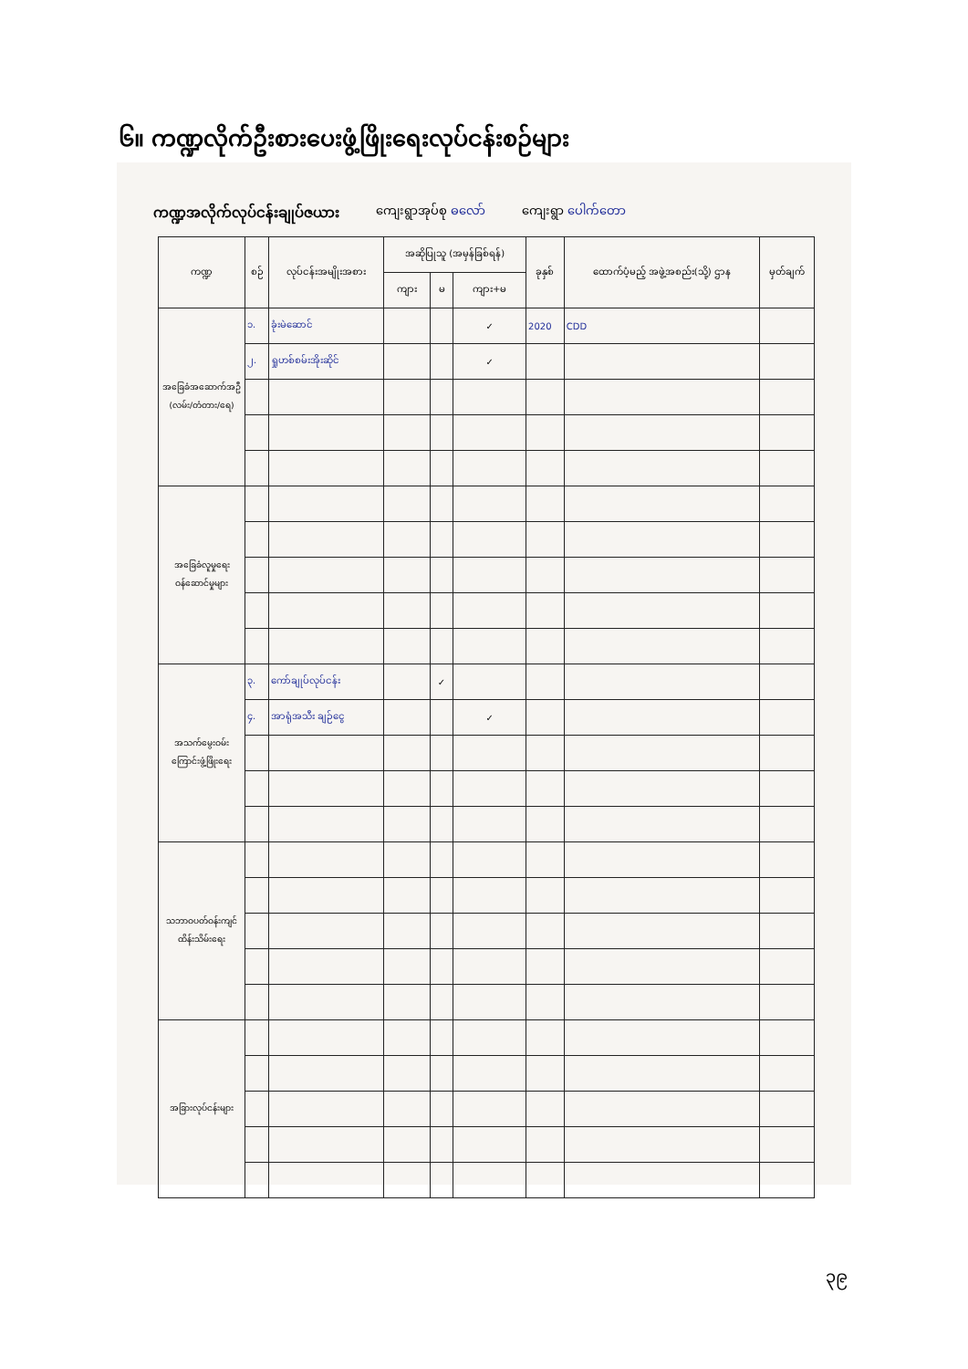၆။ ကဏ္ဍလိုက်ဦးစားပေးဖွံ့ဖြိုးရေးလုပ်ငန်းစဉ်များ
ကဏ္ဍအလိုက်လုပ်ငန်းချုပ်ဇယား ကျေးရွာအုပ်စု ဓလော် ကျေးရွာ ပေါက်တော
| ကဏ္ဍ | စဉ် | လုပ်ငန်းအမျိုးအစား | အဆိုပြုသူ (အမှန်ခြစ်ရန်) | | | ခုနှစ် | ထောက်ပံ့မည့် အဖွဲ့အစည်း(သို့) ဌာန | မှတ်ချက် |
| --- | --- | --- | --- | --- | --- | --- | --- | --- |
| | | | ကျား | မ | ကျား+မ | | | |
| အခြေခံအဆောက်အဦ (လမ်း/တံတား/ရေ) | ၁. | ခုံးမဲဆောင် | | | ✓ | 2020 | CDD | |
| | ၂. | ရှုဟစ်စမ်းအိုးဆိုင် | | | ✓ | | | |
| အခြေခံလူမှုရေးဝန်ဆောင်မှုများ | | | | | | | | |
| အသက်မွေးဝမ်းကြောင်းဖွံ့ဖြိုးရေး | ၃. | ကော်ချုပ်လုပ်ငန်း | | ✓ | | | | |
| | ၄. | အာရုံအသီး ချဉ်ငွေ | | | ✓ | | | |
| သဘာဝပတ်ဝန်းကျင်ထိန်းသိမ်းရေး | | | | | | | | |
| အခြားလုပ်ငန်းများ | | | | | | | | |
၃၉